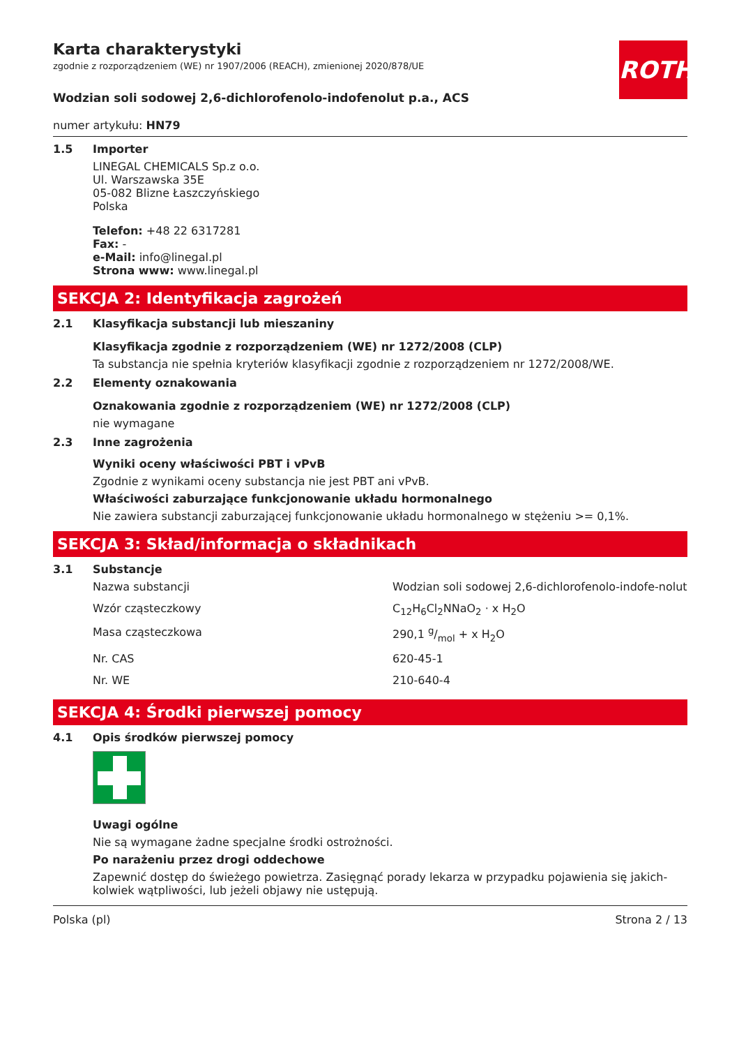ROTH
Karta charakterystyki
zgodnie z rozporządzeniem (WE) nr 1907/2006 (REACH), zmienionej 2020/878/UE
Wodzian soli sodowej 2,6-dichlorofenolo-indofenolut p.a., ACS
numer artykułu: HN79
1.5 Importer
LINEGAL CHEMICALS Sp.z o.o.
Ul. Warszawska 35E
05-082 Blizne Łaszczyńskiego
Polska
Telefon: +48 22 6317281
Fax: -
e-Mail: info@linegal.pl
Strona www: www.linegal.pl
SEKCJA 2: Identyfikacja zagrożeń
2.1 Klasyfikacja substancji lub mieszaniny
Klasyfikacja zgodnie z rozporządzeniem (WE) nr 1272/2008 (CLP)
Ta substancja nie spełnia kryteriów klasyfikacji zgodnie z rozporządzeniem nr 1272/2008/WE.
2.2 Elementy oznakowania
Oznakowania zgodnie z rozporządzeniem (WE) nr 1272/2008 (CLP)
nie wymagane
2.3 Inne zagrożenia
Wyniki oceny właściwości PBT i vPvB
Zgodnie z wynikami oceny substancja nie jest PBT ani vPvB.
Właściwości zaburzające funkcjonowanie układu hormonalnego
Nie zawiera substancji zaburzającej funkcjonowanie układu hormonalnego w stężeniu >= 0,1%.
SEKCJA 3: Skład/informacja o składnikach
3.1 Substancje
| Nazwa substancji | Wodzian soli sodowej 2,6-dichlorofenolo-indofe-nolut |
| Wzór cząsteczkowy | C<sub>12</sub>H<sub>6</sub>Cl<sub>2</sub>NNaO<sub>2</sub> · x H<sub>2</sub>O |
| Masa cząsteczkowa | 290,1 g/mol + x H<sub>2</sub>O |
| Nr. CAS | 620-45-1 |
| Nr. WE | 210-640-4 |
SEKCJA 4: Środki pierwszej pomocy
4.1 Opis środków pierwszej pomocy
Uwagi ogólne
Nie są wymagane żadne specjalne środki ostrożności.
Po narażeniu przez drogi oddechowe
Zapewnić dostęp do świeżego powietrza. Zasięgnąć porady lekarza w przypadku pojawienia się jakich-kolwiek wątpliwości, lub jeżeli objawy nie ustępują.
Polska (pl) Strona 2 / 13